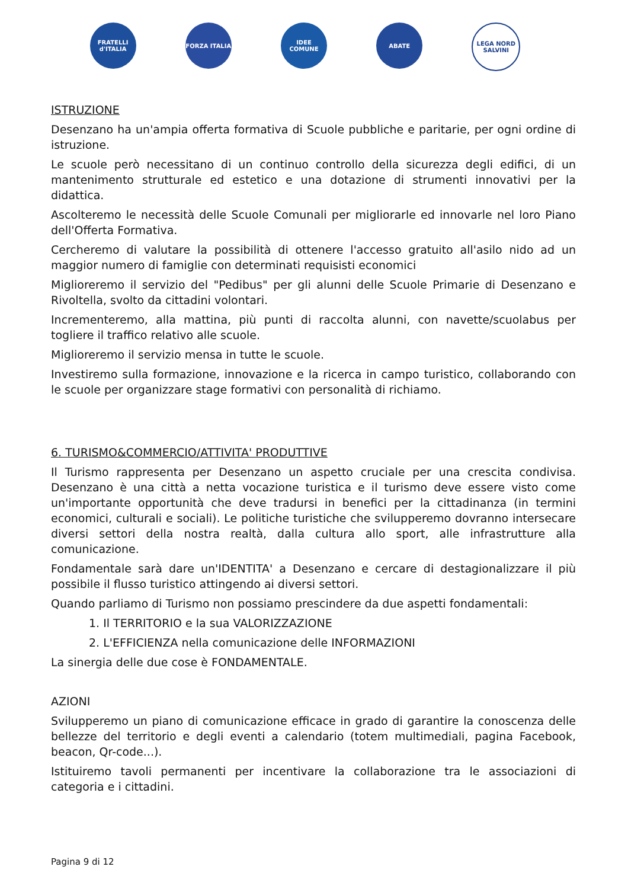FRATELLI d'ITALIA
FORZA ITALIA IDEE COMUNE ABATE LEGA NORD SALVINI
ISTRUZIONE
Desenzano ha un'ampia offerta formativa di Scuole pubbliche e paritarie, per ogni ordine di istruzione.
Le scuole però necessitano di un continuo controllo della sicurezza degli edifici, di un mantenimento strutturale ed estetico e una dotazione di strumenti innovativi per la didattica.
Ascolteremo le necessità delle Scuole Comunali per migliorarle ed innovarle nel loro Piano dell'Offerta Formativa.
Cercheremo di valutare la possibilità di ottenere l'accesso gratuito all'asilo nido ad un maggior numero di famiglie con determinati requisisti economici
Miglioreremo il servizio del "Pedibus" per gli alunni delle Scuole Primarie di Desenzano e Rivoltella, svolto da cittadini volontari.
Incrementeremo, alla mattina, più punti di raccolta alunni, con navette/scuolabus per togliere il traffico relativo alle scuole.
Miglioreremo il servizio mensa in tutte le scuole.
Investiremo sulla formazione, innovazione e la ricerca in campo turistico, collaborando con le scuole per organizzare stage formativi con personalità di richiamo.
6. TURISMO&COMMERCIO/ATTIVITA' PRODUTTIVE
Il Turismo rappresenta per Desenzano un aspetto cruciale per una crescita condivisa. Desenzano è una città a netta vocazione turistica e il turismo deve essere visto come un'importante opportunità che deve tradursi in benefici per la cittadinanza (in termini economici, culturali e sociali). Le politiche turistiche che svilupperemo dovranno intersecare diversi settori della nostra realtà, dalla cultura allo sport, alle infrastrutture alla comunicazione.
Fondamentale sarà dare un'IDENTITA' a Desenzano e cercare di destagionalizzare il più possibile il flusso turistico attingendo ai diversi settori.
Quando parliamo di Turismo non possiamo prescindere da due aspetti fondamentali:
1. Il TERRITORIO e la sua VALORIZZAZIONE
2. L'EFFICIENZA nella comunicazione delle INFORMAZIONI
La sinergia delle due cose è FONDAMENTALE.
AZIONI
Svilupperemo un piano di comunicazione efficace in grado di garantire la conoscenza delle bellezze del territorio e degli eventi a calendario (totem multimediali, pagina Facebook, beacon, Qr-code...).
Istituiremo tavoli permanenti per incentivare la collaborazione tra le associazioni di categoria e i cittadini.
Pagina 9 di 12